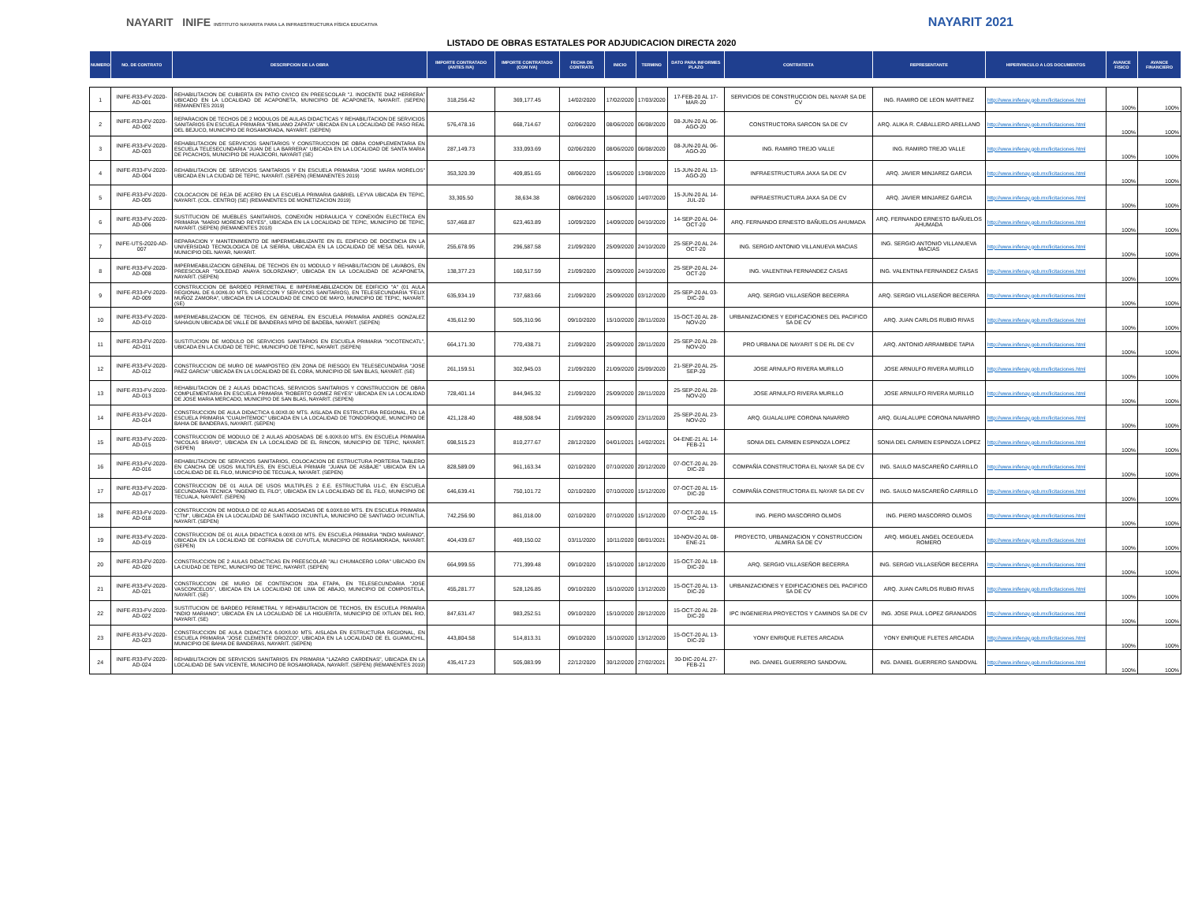NAYARIT INIFE INSTITUTO NAYARITA PARA LA INFRAESTRUCTURA FÍSICA EDUCATIVA
NAYARIT 2021
LISTADO DE OBRAS ESTATALES POR ADJUDICACION DIRECTA 2020
| NUMERO | NO. DE CONTRATO | DESCRIPCION DE LA OBRA | IMPORTE CONTRATADO (ANTES IVA) | IMPORTE CONTRATADO (CON IVA) | FECHA DE CONTRATO | INICIO | TERMINO | DATO PARA INFORMES PLAZO | CONTRATISTA | REPRESENTANTE | HIPERVINCULO A LOS DOCUMENTOS | AVANCE FISICO | AVANCE FINANCIERO |
| --- | --- | --- | --- | --- | --- | --- | --- | --- | --- | --- | --- | --- | --- |
| 1 | INIFE-R33-FV-2020-AD-001 | REHABILITACION DE CUBIERTA EN PATIO CIVICO EN PREESCOLAR "J. INOCENTE DIAZ HERRERA" UBICADO EN LA LOCALIDAD DE ACAPONETA, MUNICIPIO DE ACAPONETA, NAYARIT. (SEPEN) REMANENTES 2019) | 318,256.42 | 369,177.45 | 14/02/2020 | 17/02/2020 | 17/03/2020 | 17-FEB-20 AL 17-MAR-20 | SERVICIOS DE CONSTRUCCION DEL NAYAR SA DE CV | ING. RAMIRO DE LEON MARTINEZ | http://www.inifenay.gob.mx/licitaciones.html | 100% | 100% |
| 2 | INIFE-R33-FV-2020-AD-002 | REPARACION DE TECHOS DE 2 MODULOS DE AULAS DIDACTICAS Y REHABILITACION DE SERVICIOS SANITARIOS EN ESCUELA PRIMARIA "EMILIANO ZAPATA" UBICADA EN LA LOCALIDAD DE PASO REAL DEL BEJUCO, MUNICIPIO DE ROSAMORADA, NAYARIT. (SEPEN) | 576,478.16 | 668,714.67 | 02/06/2020 | 08/06/2020 | 06/08/2020 | 08-JUN-20 AL 06-AGO-20 | CONSTRUCTORA SARCON SA DE CV | ARQ. ALIKA R. CABALLERO ARELLANO | http://www.inifenay.gob.mx/licitaciones.html | 100% | 100% |
| 3 | INIFE-R33-FV-2020-AD-003 | REHABILITACION DE SERVICIOS SANITARIOS Y CONSTRUCCION DE OBRA COMPLEMENTARIA EN ESCUELA TELESECUNDARIA "JUAN DE LA BARRERA" UBICADA EN LA LOCALIDAD DE SANTA MARIA DE PICACHOS, MUNICIPIO DE HUAJICORI, NAYARIT (SE) | 287,149.73 | 333,093.69 | 02/06/2020 | 08/06/2020 | 06/08/2020 | 08-JUN-20 AL 06-AGO-20 | ING. RAMIRO TREJO VALLE | ING. RAMIRO TREJO VALLE | http://www.inifenay.gob.mx/licitaciones.html | 100% | 100% |
| 4 | INIFE-R33-FV-2020-AD-004 | REHABILITACION DE SERVICIOS SANITARIOS Y EN ESCUELA PRIMARIA "JOSE MARIA MORELOS" UBICADA EN LA CIUDAD DE TEPIC, NAYARIT. (SEPEN) (REMANENTES 2019) | 353,320.39 | 409,851.65 | 08/06/2020 | 15/06/2020 | 13/08/2020 | 15-JUN-20 AL 13-AGO-20 | INFRAESTRUCTURA JAXA SA DE CV | ARQ. JAVIER MINJAREZ GARCIA | http://www.inifenay.gob.mx/licitaciones.html | 100% | 100% |
| 5 | INIFE-R33-FV-2020-AD-005 | COLOCACION DE REJA DE ACERO EN LA ESCUELA PRIMARIA GABRIEL LEYVA UBICADA EN TEPIC, NAYARIT. (COL. CENTRO) (SE) (REMANENTES DE MONETIZACION 2019) | 33,305.50 | 38,634.38 | 08/06/2020 | 15/06/2020 | 14/07/2020 | 15-JUN-20 AL 14-JUL-20 | INFRAESTRUCTURA JAXA SA DE CV | ARQ. JAVIER MINJAREZ GARCIA | http://www.inifenay.gob.mx/licitaciones.html | 100% | 100% |
| 6 | INIFE-R33-FV-2020-AD-006 | SUSTITUCION DE MUEBLES SANITARIOS, CONEXIÓN HIDRAULICA Y CONEXIÓN ELECTRICA EN PRIMARIA "MARIO MORENO REYES", UBICADA EN LA LOCALIDAD DE TEPIC, MUNICIPIO DE TEPIC, NAYARIT. (SEPEN) (REMANENTES 2018) | 537,468.87 | 623,463.89 | 10/09/2020 | 14/09/2020 | 04/10/2020 | 14-SEP-20 AL 04-OCT-20 | ARQ. FERNANDO ERNESTO BAÑUELOS AHUMADA | ARQ. FERNANDO ERNESTO BAÑUELOS AHUMADA | http://www.inifenay.gob.mx/licitaciones.html | 100% | 100% |
| 7 | INIFE-UTS-2020-AD-007 | REPARACION Y MANTENIMIENTO DE IMPERMEABILIZANTE EN EL EDIFICIO DE DOCENCIA EN LA UNIVERSIDAD TECNOLOGICA DE LA SIERRA, UBICADA EN LA LOCALIDAD DE MESA DEL NAYAR, MUNICIPIO DEL NAYAR, NAYARIT. | 255,678.95 | 296,587.58 | 21/09/2020 | 25/09/2020 | 24/10/2020 | 25-SEP-20 AL 24-OCT-20 | ING. SERGIO ANTONIO VILLANUEVA MACIAS | ING. SERGIO ANTONIO VILLANUEVA MACIAS | http://www.inifenay.gob.mx/licitaciones.html | 100% | 100% |
| 8 | INIFE-R33-FV-2020-AD-008 | IMPERMEABILIZACION GENERAL DE TECHOS EN 01 MODULO Y REHABILITACION DE LAVABOS, EN PREESCOLAR "SOLEDAD ANAYA SOLORZANO", UBICADA EN LA LOCALIDAD DE ACAPONETA, NAYARIT. (SEPEN) | 138,377.23 | 160,517.59 | 21/09/2020 | 25/09/2020 | 24/10/2020 | 25-SEP-20 AL 24-OCT-20 | ING. VALENTINA FERNANDEZ CASAS | ING. VALENTINA FERNANDEZ CASAS | http://www.inifenay.gob.mx/licitaciones.html | 100% | 100% |
| 9 | INIFE-R33-FV-2020-AD-009 | CONSTRUCCION DE BARDEO PERIMETRAL E IMPERMEABILIZACION DE EDIFICIO "A" (01 AULA REGIONAL DE 6.00X6.00 MTS. DIRECCION Y SERVICIOS SANITARIOS), EN TELESECUNDARIA "FELIX MUÑOZ ZAMORA", UBICADA EN LA LOCALIDAD DE CINCO DE MAYO, MUNICIPIO DE TEPIC, NAYARIT. (SE) | 635,934.19 | 737,683.66 | 21/09/2020 | 25/09/2020 | 03/12/2020 | 25-SEP-20 AL 03-DIC-20 | ARQ. SERGIO VILLASEÑOR BECERRA | ARQ. SERGIO VILLASEÑOR BECERRA | http://www.inifenay.gob.mx/licitaciones.html | 100% | 100% |
| 10 | INIFE-R33-FV-2020-AD-010 | IMPERMEABILIZACION DE TECHOS, EN GENERAL EN ESCUELA PRIMARIA ANDRES GONZALEZ SAHAGUN UBICADA DE VALLE DE BANDERAS MPIO DE BADEBA, NAYARIT. (SEPEN) | 435,612.90 | 505,310.96 | 09/10/2020 | 15/10/2020 | 28/11/2020 | 15-OCT-20 AL 28-NOV-20 | URBANIZACIONES Y EDIFICACIONES DEL PACIFICO SA DE CV | ARQ. JUAN CARLOS RUBIO RIVAS | http://www.inifenay.gob.mx/licitaciones.html | 100% | 100% |
| 11 | INIFE-R33-FV-2020-AD-011 | SUSTITUCION DE MODULO DE SERVICIOS SANITARIOS EN ESCUELA PRIMARIA "XICOTENCATL", UBICADA EN LA CIUDAD DE TEPIC, MUNICIPIO DE TEPIC, NAYARIT. (SEPEN) | 664,171.30 | 770,438.71 | 21/09/2020 | 25/09/2020 | 28/11/2020 | 25-SEP-20 AL 28-NOV-20 | PRO URBANA DE NAYARIT S DE RL DE CV | ARQ. ANTONIO ARRAMBIDE TAPIA | http://www.inifenay.gob.mx/licitaciones.html | 100% | 100% |
| 12 | INIFE-R33-FV-2020-AD-012 | CONSTRUCCION DE MURO DE MAMPOSTEO (EN ZONA DE RIESGO) EN TELESECUNDARIA "JOSE PAEZ GARCIA" UBICADA EN LA LOCALIDAD DE EL CORA, MUNICIPIO DE SAN BLAS, NAYARIT. (SE) | 261,159.51 | 302,945.03 | 21/09/2020 | 21/09/2020 | 25/09/2020 | 21-SEP-20 AL 25-SEP-20 | JOSE ARNULFO RIVERA MURILLO | JOSE ARNULFO RIVERA MURILLO | http://www.inifenay.gob.mx/licitaciones.html | 100% | 100% |
| 13 | INIFE-R33-FV-2020-AD-013 | REHABILITACION DE 2 AULAS DIDACTICAS, SERVICIOS SANITARIOS Y CONSTRUCCION DE OBRA COMPLEMENTARIA EN ESCUELA PRIMARIA "ROBERTO GOMEZ REYES" UBICADA EN LA LOCALIDAD DE JOSE MARIA MERCADO, MUNICIPIO DE SAN BLAS, NAYARIT. (SEPEN) | 728,401.14 | 844,945.32 | 21/09/2020 | 25/09/2020 | 28/11/2020 | 25-SEP-20 AL 28-NOV-20 | JOSE ARNULFO RIVERA MURILLO | JOSE ARNULFO RIVERA MURILLO | http://www.inifenay.gob.mx/licitaciones.html | 100% | 100% |
| 14 | INIFE-R33-FV-2020-AD-014 | CONSTRUCCION DE AULA DIDACTICA 6.00X8.00 MTS. AISLADA EN ESTRUCTURA REGIONAL, EN LA ESCUELA PRIMARIA "CUAUHTEMOC" UBICADA EN LA LOCALIDAD DE TONDOROQUE, MUNICIPIO DE BAHIA DE BANDERAS, NAYARIT. (SEPEN) | 421,128.40 | 488,508.94 | 21/09/2020 | 25/09/2020 | 23/11/2020 | 25-SEP-20 AL 23-NOV-20 | ARQ. GUALALUPE CORONA NAVARRO | ARQ. GUALALUPE CORONA NAVARRO | http://www.inifenay.gob.mx/licitaciones.html | 100% | 100% |
| 15 | INIFE-R33-FV-2020-AD-015 | CONSTRUCCION DE MODULO DE 2 AULAS ADOSADAS DE 6.00X8.00 MTS. EN ESCUELA PRIMARIA "NICOLAS BRAVO", UBICADA EN LA LOCALIDAD DE EL RINCON, MUNICIPIO DE TEPIC, NAYARIT. (SEPEN) | 698,515.23 | 810,277.67 | 28/12/2020 | 04/01/2021 | 14/02/2021 | 04-ENE-21 AL 14-FEB-21 | SONIA DEL CARMEN ESPINOZA LOPEZ | SONIA DEL CARMEN ESPINOZA LOPEZ | http://www.inifenay.gob.mx/licitaciones.html | 100% | 100% |
| 16 | INIFE-R33-FV-2020-AD-016 | REHABILITACION DE SERVICIOS SANITARIOS, COLOCACION DE ESTRUCTURA PORTERIA TABLERO EN CANCHA DE USOS MULTIPLES, EN ESCUELA PRIMARI "JUANA DE ASBAJE" UBICADA EN LA LOCALIDAD DE EL FILO, MUNICIPIO DE TECUALA, NAYARIT. (SEPEN) | 828,589.09 | 961,163.34 | 02/10/2020 | 07/10/2020 | 20/12/2020 | 07-OCT-20 AL 20-DIC-20 | COMPAÑÍA CONSTRUCTORA EL NAYAR SA DE CV | ING. SAULO MASCAREÑO CARRILLO | http://www.inifenay.gob.mx/licitaciones.html | 100% | 100% |
| 17 | INIFE-R33-FV-2020-AD-017 | CONSTRUCCION DE 01 AULA DE USOS MULTIPLES 2 E.E. ESTRUCTURA U1-C, EN ESCUELA SECUNDARIA TECNICA "INGENIO EL FILO", UBICADA EN LA LOCALIDAD DE EL FILO, MUNICIPIO DE TECUALA, NAYARIT. (SEPEN) | 646,639.41 | 750,101.72 | 02/10/2020 | 07/10/2020 | 15/12/2020 | 07-OCT-20 AL 15-DIC-20 | COMPAÑÍA CONSTRUCTORA EL NAYAR SA DE CV | ING. SAULO MASCAREÑO CARRILLO | http://www.inifenay.gob.mx/licitaciones.html | 100% | 100% |
| 18 | INIFE-R33-FV-2020-AD-018 | CONSTRUCCION DE MODULO DE 02 AULAS ADOSADAS DE 6.00X8.00 MTS. EN ESCUELA PRIMARIA "CTM", UBICADA EN LA LOCALIDAD DE SANTIAGO IXCUINTLA, MUNICIPIO DE SANTIAGO IXCUINTLA, NAYARIT. (SEPEN) | 742,256.90 | 861,018.00 | 02/10/2020 | 07/10/2020 | 15/12/2020 | 07-OCT-20 AL 15-DIC-20 | ING. PIERO MASCORRO OLMOS | ING. PIERO MASCORRO OLMOS | http://www.inifenay.gob.mx/licitaciones.html | 100% | 100% |
| 19 | INIFE-R33-FV-2020-AD-019 | CONSTRUCCION DE 01 AULA DIDACTICA 6.00X8.00 MTS. EN ESCUELA PRIMARIA "INDIO MARIANO", UBICADA EN LA LOCALIDAD DE COFRADIA DE CUYUTLA, MUNICIPIO DE ROSAMORADA, NAYARIT. (SEPEN) | 404,439.67 | 469,150.02 | 03/11/2020 | 10/11/2020 | 08/01/2021 | 10-NOV-20 AL 08-ENE-21 | PROYECTO, URBANIZACION Y CONSTRUCCION ALMIRA SA DE CV | ARQ. MIGUEL ANGEL OCEGUEDA ROMERO | http://www.inifenay.gob.mx/licitaciones.html | 100% | 100% |
| 20 | INIFE-R33-FV-2020-AD-020 | CONSTRUCCION DE 2 AULAS DIDACTICAS EN PREESCOLAR "ALI CHUMACERO LORA" UBICADO EN LA CIUDAD DE TEPIC, MUNICIPIO DE TEPIC, NAYARIT. (SEPEN) | 664,999.55 | 771,399.48 | 09/10/2020 | 15/10/2020 | 18/12/2020 | 15-OCT-20 AL 18-DIC-20 | ARQ. SERGIO VILLASEÑOR BECERRA | ING. SERGIO VILLASEÑOR BECERRA | http://www.inifenay.gob.mx/licitaciones.html | 100% | 100% |
| 21 | INIFE-R33-FV-2020-AD-021 | CONSTRUCCION DE MURO DE CONTENCION 2DA ETAPA, EN TELESECUNDARIA "JOSE VASCONCELOS", UBICADA EN LA LOCALIDAD DE LIMA DE ABAJO, MUNICIPIO DE COMPOSTELA, NAYARIT. (SE) | 455,281.77 | 528,126.85 | 09/10/2020 | 15/10/2020 | 13/12/2020 | 15-OCT-20 AL 13-DIC-20 | URBANIZACIONES Y EDIFICACIONES DEL PACIFICO SA DE CV | ARQ. JUAN CARLOS RUBIO RIVAS | http://www.inifenay.gob.mx/licitaciones.html | 100% | 100% |
| 22 | INIFE-R33-FV-2020-AD-022 | SUSTITUCION DE BARDEO PERIMETRAL Y REHABILITACION DE TECHOS, EN ESCUELA PRIMARIA "INDIO MARIANO", UBICADA EN LA LOCALIDAD DE LA HIGUERITA, MUNICIPIO DE IXTLAN DEL RIO, NAYARIT. (SE) | 847,631.47 | 983,252.51 | 09/10/2020 | 15/10/2020 | 28/12/2020 | 15-OCT-20 AL 28-DIC-20 | IPC INGENIERIA PROYECTOS Y CAMINOS SA DE CV | ING. JOSE PAUL LOPEZ GRANADOS | http://www.inifenay.gob.mx/licitaciones.html | 100% | 100% |
| 23 | INIFE-R33-FV-2020-AD-023 | CONSTRUCCION DE AULA DIDACTICA 6.00X8.00 MTS. AISLADA EN ESTRUCTURA REGIONAL, EN ESCUELA PRIMARIA "JOSE CLEMENTE OROZCO", UBICADA EN LA LOCALIDAD DE EL GUAMUCHIL, MUNICIPIO DE BAHIA DE BANDERAS, NAYARIT. (SEPEN) | 443,804.58 | 514,813.31 | 09/10/2020 | 15/10/2020 | 13/12/2020 | 15-OCT-20 AL 13-DIC-20 | YONY ENRIQUE FLETES ARCADIA | YONY ENRIQUE FLETES ARCADIA | http://www.inifenay.gob.mx/licitaciones.html | 100% | 100% |
| 24 | INIFE-R33-FV-2020-AD-024 | REHABILITACION DE SERVICIOS SANITARIOS EN PRIMARIA "LAZARO CARDENAS", UBICADA EN LA LOCALIDAD DE SAN VICENTE, MUNICIPIO DE ROSAMORADA, NAYARIT. (SEPEN) (REMANENTES 2019) | 435,417.23 | 505,083.99 | 22/12/2020 | 30/12/2020 | 27/02/2021 | 30-DIC-20 AL 27-FEB-21 | ING. DANIEL GUERRERO SANDOVAL | ING. DANIEL GUERRERO SANDOVAL | http://www.inifenay.gob.mx/licitaciones.html | 100% | 100% |